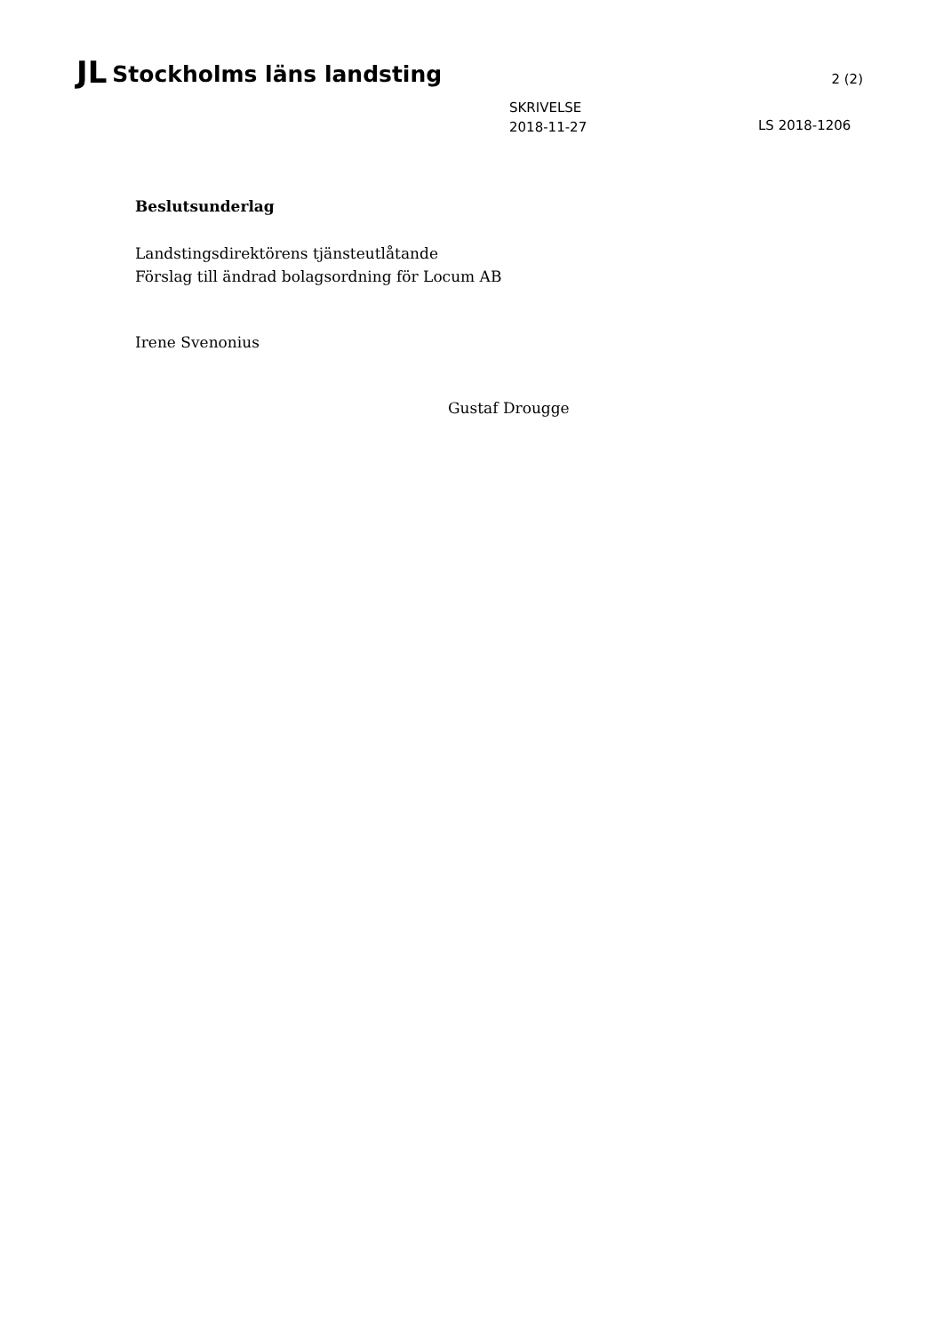JL Stockholms läns landsting
2 (2)
SKRIVELSE
2018-11-27
LS 2018-1206
Beslutsunderlag
Landstingsdirektörens tjänsteutlåtande
Förslag till ändrad bolagsordning för Locum AB
Irene Svenonius
Gustaf Drougge